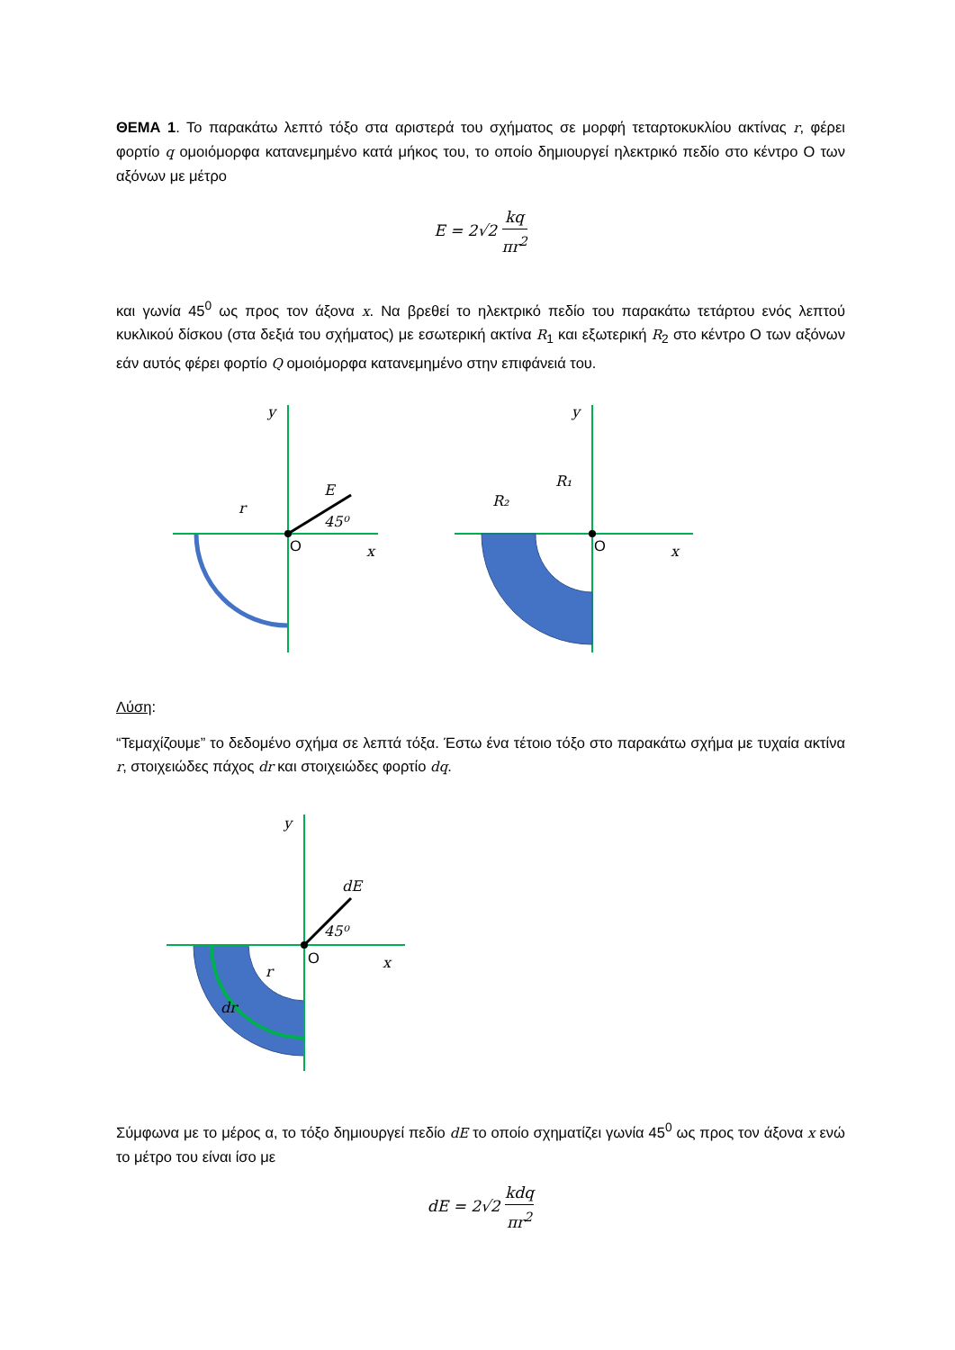ΘΕΜΑ 1. Το παρακάτω λεπτό τόξο στα αριστερά του σχήματος σε μορφή τεταρτοκυκλίου ακτίνας r, φέρει φορτίο q ομοιόμορφα κατανεμημένο κατά μήκος του, το οποίο δημιουργεί ηλεκτρικό πεδίο στο κέντρο Ο των αξόνων με μέτρο
E = 2√2 kq πr<sup>2</sup>
και γωνία 45<sup>0</sup> ως προς τον άξονα x. Να βρεθεί το ηλεκτρικό πεδίο του παρακάτω τετάρτου ενός λεπτού κυκλικού δίσκου (στα δεξιά του σχήματος) με εσωτερική ακτίνα R<sub>1</sub> και εξωτερική R<sub>2</sub> στο κέντρο Ο των αξόνων εάν αυτός φέρει φορτίο Q ομοιόμορφα κατανεμημένο στην επιφάνειά του.
O
O
y
y
x
x
r
E
45⁰
R₁
R₂
Λύση:
“Τεμαχίζουμε” το δεδομένο σχήμα σε λεπτά τόξα. Έστω ένα τέτοιο τόξο στο παρακάτω σχήμα με τυχαία ακτίνα r, στοιχειώδες πάχος dr και στοιχειώδες φορτίο dq.
O
y
x
dE
45⁰
r
dr
Σύμφωνα με το μέρος α, το τόξο δημιουργεί πεδίο dE το οποίο σχηματίζει γωνία 45<sup>0</sup> ως προς τον άξονα x ενώ το μέτρο του είναι ίσο με
dE = 2√2 kdq πr<sup>2</sup>